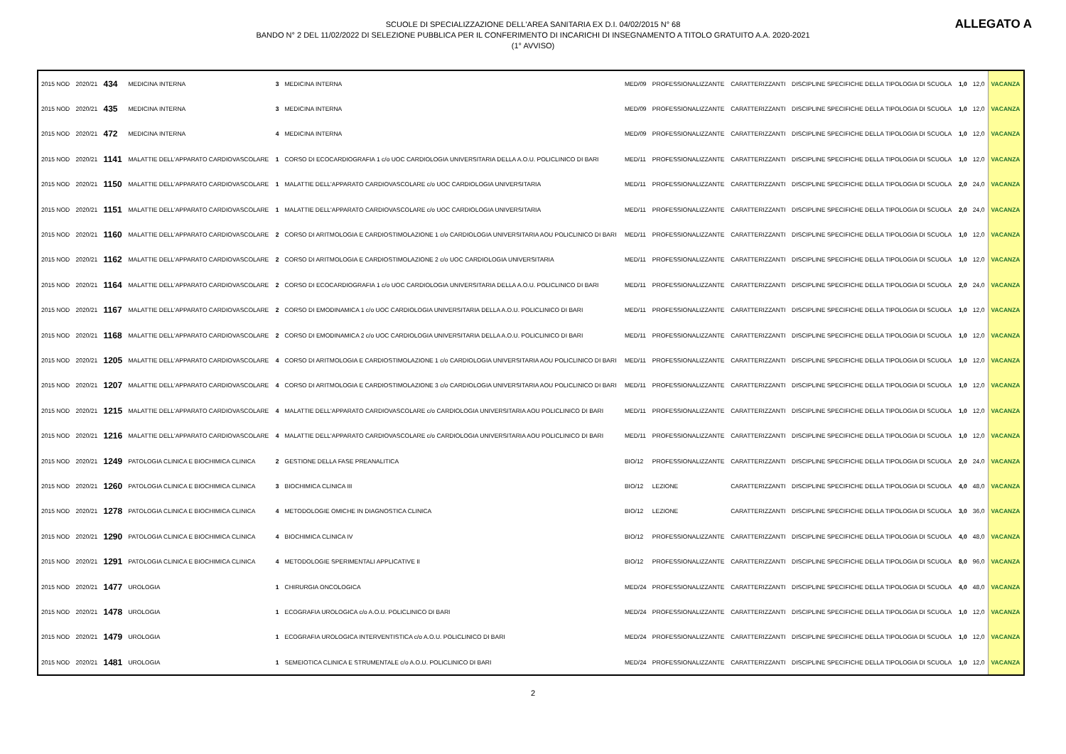SCUOLE DI SPECIALIZZAZIONE DELL'AREA SANITARIA EX D.I. 04/02/2015 N° 68
BANDO N° 2 DEL 11/02/2022 DI SELEZIONE PUBBLICA PER IL CONFERIMENTO DI INCARICHI DI INSEGNAMENTO A TITOLO GRATUITO A.A. 2020-2021
(1° AVVISO)
ALLEGATO A
| 2015 NOD | 2020/21 | 434 | MEDICINA INTERNA | 3 | MEDICINA INTERNA | MED/09 | PROFESSIONALIZZANTE | CARATTERIZZANTI | DISCIPLINE SPECIFICHE DELLA TIPOLOGIA DI SCUOLA | 1,0 | 12,0 | VACANZA |
| 2015 NOD | 2020/21 | 435 | MEDICINA INTERNA | 3 | MEDICINA INTERNA | MED/09 | PROFESSIONALIZZANTE | CARATTERIZZANTI | DISCIPLINE SPECIFICHE DELLA TIPOLOGIA DI SCUOLA | 1,0 | 12,0 | VACANZA |
| 2015 NOD | 2020/21 | 472 | MEDICINA INTERNA | 4 | MEDICINA INTERNA | MED/09 | PROFESSIONALIZZANTE | CARATTERIZZANTI | DISCIPLINE SPECIFICHE DELLA TIPOLOGIA DI SCUOLA | 1,0 | 12,0 | VACANZA |
| 2015 NOD | 2020/21 | 1141 | MALATTIE DELL'APPARATO CARDIOVASCOLARE | 1 | CORSO DI ECOCARDIOGRAFIA 1 c/o UOC CARDIOLOGIA UNIVERSITARIA DELLA A.O.U. POLICLINICO DI BARI | MED/11 | PROFESSIONALIZZANTE | CARATTERIZZANTI | DISCIPLINE SPECIFICHE DELLA TIPOLOGIA DI SCUOLA | 1,0 | 12,0 | VACANZA |
| 2015 NOD | 2020/21 | 1150 | MALATTIE DELL'APPARATO CARDIOVASCOLARE | 1 | MALATTIE DELL'APPARATO CARDIOVASCOLARE c/o UOC CARDIOLOGIA UNIVERSITARIA | MED/11 | PROFESSIONALIZZANTE | CARATTERIZZANTI | DISCIPLINE SPECIFICHE DELLA TIPOLOGIA DI SCUOLA | 2,0 | 24,0 | VACANZA |
| 2015 NOD | 2020/21 | 1151 | MALATTIE DELL'APPARATO CARDIOVASCOLARE | 1 | MALATTIE DELL'APPARATO CARDIOVASCOLARE c/o UOC CARDIOLOGIA UNIVERSITARIA | MED/11 | PROFESSIONALIZZANTE | CARATTERIZZANTI | DISCIPLINE SPECIFICHE DELLA TIPOLOGIA DI SCUOLA | 2,0 | 24,0 | VACANZA |
| 2015 NOD | 2020/21 | 1160 | MALATTIE DELL'APPARATO CARDIOVASCOLARE | 2 | CORSO DI ARITMOLOGIA E CARDIOSTIMOLAZIONE 1 c/o CARDIOLOGIA UNIVERSITARIA AOU POLICLINICO DI BARI | MED/11 | PROFESSIONALIZZANTE | CARATTERIZZANTI | DISCIPLINE SPECIFICHE DELLA TIPOLOGIA DI SCUOLA | 1,0 | 12,0 | VACANZA |
| 2015 NOD | 2020/21 | 1162 | MALATTIE DELL'APPARATO CARDIOVASCOLARE | 2 | CORSO DI ARITMOLOGIA E CARDIOSTIMOLAZIONE 2 c/o UOC CARDIOLOGIA UNIVERSITARIA | MED/11 | PROFESSIONALIZZANTE | CARATTERIZZANTI | DISCIPLINE SPECIFICHE DELLA TIPOLOGIA DI SCUOLA | 1,0 | 12,0 | VACANZA |
| 2015 NOD | 2020/21 | 1164 | MALATTIE DELL'APPARATO CARDIOVASCOLARE | 2 | CORSO DI ECOCARDIOGRAFIA 1 c/o UOC CARDIOLOGIA UNIVERSITARIA DELLA A.O.U. POLICLINICO DI BARI | MED/11 | PROFESSIONALIZZANTE | CARATTERIZZANTI | DISCIPLINE SPECIFICHE DELLA TIPOLOGIA DI SCUOLA | 2,0 | 24,0 | VACANZA |
| 2015 NOD | 2020/21 | 1167 | MALATTIE DELL'APPARATO CARDIOVASCOLARE | 2 | CORSO DI EMODINAMICA 1 c/o UOC CARDIOLOGIA UNIVERSITARIA DELLA A.O.U. POLICLINICO DI BARI | MED/11 | PROFESSIONALIZZANTE | CARATTERIZZANTI | DISCIPLINE SPECIFICHE DELLA TIPOLOGIA DI SCUOLA | 1,0 | 12,0 | VACANZA |
| 2015 NOD | 2020/21 | 1168 | MALATTIE DELL'APPARATO CARDIOVASCOLARE | 2 | CORSO DI EMODINAMICA 2 c/o UOC CARDIOLOGIA UNIVERSITARIA DELLA A.O.U. POLICLINICO DI BARI | MED/11 | PROFESSIONALIZZANTE | CARATTERIZZANTI | DISCIPLINE SPECIFICHE DELLA TIPOLOGIA DI SCUOLA | 1,0 | 12,0 | VACANZA |
| 2015 NOD | 2020/21 | 1205 | MALATTIE DELL'APPARATO CARDIOVASCOLARE | 4 | CORSO DI ARITMOLOGIA E CARDIOSTIMOLAZIONE 1 c/o CARDIOLOGIA UNIVERSITARIA AOU POLICLINICO DI BARI | MED/11 | PROFESSIONALIZZANTE | CARATTERIZZANTI | DISCIPLINE SPECIFICHE DELLA TIPOLOGIA DI SCUOLA | 1,0 | 12,0 | VACANZA |
| 2015 NOD | 2020/21 | 1207 | MALATTIE DELL'APPARATO CARDIOVASCOLARE | 4 | CORSO DI ARITMOLOGIA E CARDIOSTIMOLAZIONE 3 c/o CARDIOLOGIA UNIVERSITARIA AOU POLICLINICO DI BARI | MED/11 | PROFESSIONALIZZANTE | CARATTERIZZANTI | DISCIPLINE SPECIFICHE DELLA TIPOLOGIA DI SCUOLA | 1,0 | 12,0 | VACANZA |
| 2015 NOD | 2020/21 | 1215 | MALATTIE DELL'APPARATO CARDIOVASCOLARE | 4 | MALATTIE DELL'APPARATO CARDIOVASCOLARE c/o CARDIOLOGIA UNIVERSITARIA AOU POLICLINICO DI BARI | MED/11 | PROFESSIONALIZZANTE | CARATTERIZZANTI | DISCIPLINE SPECIFICHE DELLA TIPOLOGIA DI SCUOLA | 1,0 | 12,0 | VACANZA |
| 2015 NOD | 2020/21 | 1216 | MALATTIE DELL'APPARATO CARDIOVASCOLARE | 4 | MALATTIE DELL'APPARATO CARDIOVASCOLARE c/o CARDIOLOGIA UNIVERSITARIA AOU POLICLINICO DI BARI | MED/11 | PROFESSIONALIZZANTE | CARATTERIZZANTI | DISCIPLINE SPECIFICHE DELLA TIPOLOGIA DI SCUOLA | 1,0 | 12,0 | VACANZA |
| 2015 NOD | 2020/21 | 1249 | PATOLOGIA CLINICA E BIOCHIMICA CLINICA | 2 | GESTIONE DELLA FASE PREANALITICA | BIO/12 | PROFESSIONALIZZANTE | CARATTERIZZANTI | DISCIPLINE SPECIFICHE DELLA TIPOLOGIA DI SCUOLA | 2,0 | 24,0 | VACANZA |
| 2015 NOD | 2020/21 | 1260 | PATOLOGIA CLINICA E BIOCHIMICA CLINICA | 3 | BIOCHIMICA CLINICA III | BIO/12 | LEZIONE | CARATTERIZZANTI | DISCIPLINE SPECIFICHE DELLA TIPOLOGIA DI SCUOLA | 4,0 | 48,0 | VACANZA |
| 2015 NOD | 2020/21 | 1278 | PATOLOGIA CLINICA E BIOCHIMICA CLINICA | 4 | METODOLOGIE OMICHE IN DIAGNOSTICA CLINICA | BIO/12 | LEZIONE | CARATTERIZZANTI | DISCIPLINE SPECIFICHE DELLA TIPOLOGIA DI SCUOLA | 3,0 | 36,0 | VACANZA |
| 2015 NOD | 2020/21 | 1290 | PATOLOGIA CLINICA E BIOCHIMICA CLINICA | 4 | BIOCHIMICA CLINICA IV | BIO/12 | PROFESSIONALIZZANTE | CARATTERIZZANTI | DISCIPLINE SPECIFICHE DELLA TIPOLOGIA DI SCUOLA | 4,0 | 48,0 | VACANZA |
| 2015 NOD | 2020/21 | 1291 | PATOLOGIA CLINICA E BIOCHIMICA CLINICA | 4 | METODOLOGIE SPERIMENTALI APPLICATIVE II | BIO/12 | PROFESSIONALIZZANTE | CARATTERIZZANTI | DISCIPLINE SPECIFICHE DELLA TIPOLOGIA DI SCUOLA | 8,0 | 96,0 | VACANZA |
| 2015 NOD | 2020/21 | 1477 | UROLOGIA | 1 | CHIRURGIA ONCOLOGICA | MED/24 | PROFESSIONALIZZANTE | CARATTERIZZANTI | DISCIPLINE SPECIFICHE DELLA TIPOLOGIA DI SCUOLA | 4,0 | 48,0 | VACANZA |
| 2015 NOD | 2020/21 | 1478 | UROLOGIA | 1 | ECOGRAFIA UROLOGICA c/o A.O.U. POLICLINICO DI BARI | MED/24 | PROFESSIONALIZZANTE | CARATTERIZZANTI | DISCIPLINE SPECIFICHE DELLA TIPOLOGIA DI SCUOLA | 1,0 | 12,0 | VACANZA |
| 2015 NOD | 2020/21 | 1479 | UROLOGIA | 1 | ECOGRAFIA UROLOGICA INTERVENTISTICA c/o A.O.U. POLICLINICO DI BARI | MED/24 | PROFESSIONALIZZANTE | CARATTERIZZANTI | DISCIPLINE SPECIFICHE DELLA TIPOLOGIA DI SCUOLA | 1,0 | 12,0 | VACANZA |
| 2015 NOD | 2020/21 | 1481 | UROLOGIA | 1 | SEMEIOTICA CLINICA E STRUMENTALE c/o A.O.U. POLICLINICO DI BARI | MED/24 | PROFESSIONALIZZANTE | CARATTERIZZANTI | DISCIPLINE SPECIFICHE DELLA TIPOLOGIA DI SCUOLA | 1,0 | 12,0 | VACANZA |
2